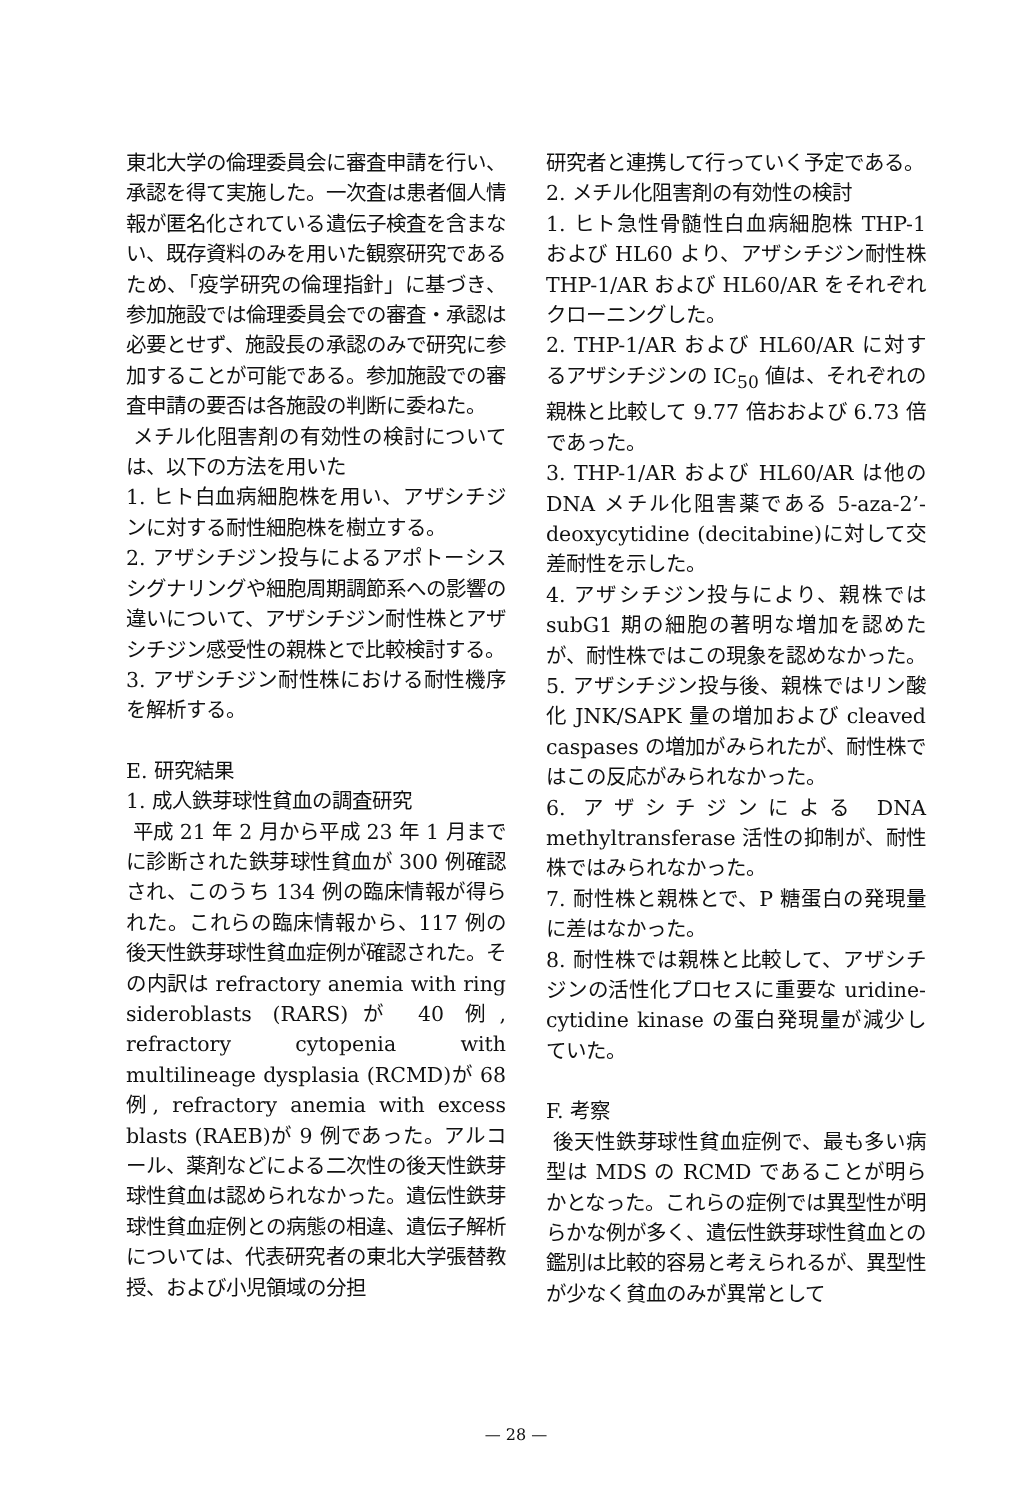東北大学の倫理委員会に審査申請を行い、承認を得て実施した。一次査は患者個人情報が匿名化されている遺伝子検査を含まない、既存資料のみを用いた観察研究であるため、「疫学研究の倫理指針」に基づき、参加施設では倫理委員会での審査・承認は必要とせず、施設長の承認のみで研究に参加することが可能である。参加施設での審査申請の要否は各施設の判断に委ねた。
メチル化阻害剤の有効性の検討については、以下の方法を用いた
1. ヒト白血病細胞株を用い、アザシチジンに対する耐性細胞株を樹立する。
2. アザシチジン投与によるアポトーシスシグナリングや細胞周期調節系への影響の違いについて、アザシチジン耐性株とアザシチジン感受性の親株とで比較検討する。
3. アザシチジン耐性株における耐性機序を解析する。
E. 研究結果
1. 成人鉄芽球性貧血の調査研究
平成 21 年 2 月から平成 23 年 1 月までに診断された鉄芽球性貧血が 300 例確認され、このうち 134 例の臨床情報が得られた。これらの臨床情報から、117 例の後天性鉄芽球性貧血症例が確認された。その内訳は refractory anemia with ring sideroblasts (RARS)が 40 例, refractory cytopenia with multilineage dysplasia (RCMD)が 68 例, refractory anemia with excess blasts (RAEB)が 9 例であった。アルコール、薬剤などによる二次性の後天性鉄芽球性貧血は認められなかった。遺伝性鉄芽球性貧血症例との病態の相違、遺伝子解析については、代表研究者の東北大学張替教授、および小児領域の分担
研究者と連携して行っていく予定である。
2. メチル化阻害剤の有効性の検討
1. ヒト急性骨髄性白血病細胞株 THP-1 および HL60 より、アザシチジン耐性株 THP-1/AR および HL60/AR をそれぞれクローニングした。
2. THP-1/AR および HL60/AR に対するアザシチジンの IC<sub>50</sub> 値は、それぞれの親株と比較して 9.77 倍おおよび 6.73 倍であった。
3. THP-1/AR および HL60/AR は他の DNA メチル化阻害薬である 5-aza-2’-deoxycytidine (decitabine)に対して交差耐性を示した。
4. アザシチジン投与により、親株では subG1 期の細胞の著明な増加を認めたが、耐性株ではこの現象を認めなかった。
5. アザシチジン投与後、親株ではリン酸化 JNK/SAPK 量の増加および cleaved caspases の増加がみられたが、耐性株ではこの反応がみられなかった。
6. アザシチジンによる DNA methyltransferase 活性の抑制が、耐性株ではみられなかった。
7. 耐性株と親株とで、P 糖蛋白の発現量に差はなかった。
8. 耐性株では親株と比較して、アザシチジンの活性化プロセスに重要な uridine-cytidine kinase の蛋白発現量が減少していた。
F. 考察
後天性鉄芽球性貧血症例で、最も多い病型は MDS の RCMD であることが明らかとなった。これらの症例では異型性が明らかな例が多く、遺伝性鉄芽球性貧血との鑑別は比較的容易と考えられるが、異型性が少なく貧血のみが異常として
— 28 —